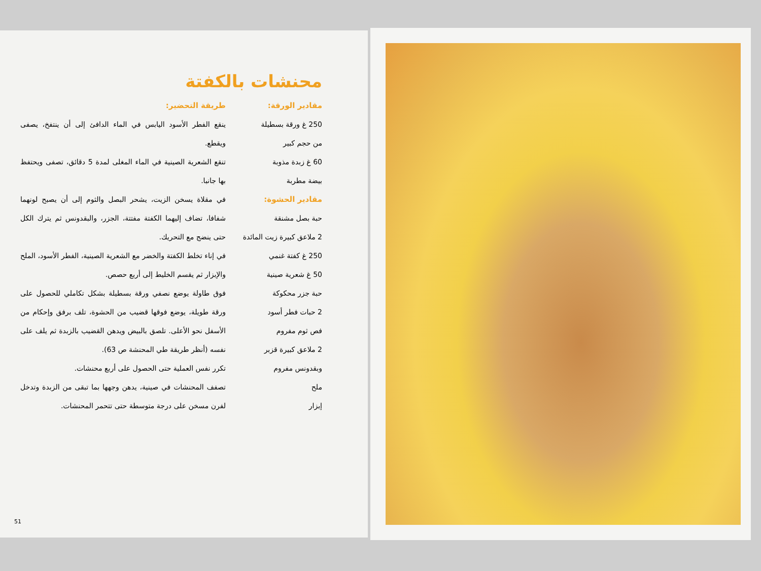محنشات بالكفتة
مقادير الورقة:
250 غ ورقة بسطيلة
من حجم كبير
60 غ زبدة مذوبة
بيضة مطربة
مقادير الحشوة:
حبة بصل مشنقة
2 ملاعق كبيرة زيت المائدة
250 غ كفتة غنمي
50 غ شعرية صينية
حبة جزر محكوكة
2 حبات فطر أسود
فص ثوم مفروم
2 ملاعق كبيرة قزبر وبقدونس مفروم
ملح
إبزار
طريقة التحضير:
ينقع الفطر الأسود اليابس في الماء الدافئ إلى أن ينتفخ، يصفى ويقطع.
تنقع الشعرية الصينية في الماء المغلى لمدة 5 دقائق، تصفى ويحتفظ بها جانبا.
في مقلاة يسخن الزيت، يشحر البصل والثوم إلى أن يصبح لونهما شفافا، تضاف إليهما الكفتة مفتتة، الجزر، والبقدونس ثم يترك الكل حتى ينضج مع التحريك.
في إناء تخلط الكفتة والخضر مع الشعرية الصينية، الفطر الأسود، الملح والإبزار ثم يقسم الخليط إلى أربع حصص.
فوق طاولة يوضع نصفي ورقة بسطيلة بشكل تكاملي للحصول على ورقة طويلة، يوضع فوقها قضيب من الحشوة، تلف برفق وإحكام من الأسفل نحو الأعلى. تلصق بالبيض ويدهن القضيب بالزبدة ثم يلف على نفسه (أنظر طريقة طي المحنشة ص 63).
تكرر نفس العملية حتى الحصول على أربع محنشات.
تصفف المحنشات في صينية، يدهن وجهها بما تبقى من الزبدة وتدخل لفرن مسخن على درجة متوسطة حتى تتحمر المحنشات.
51